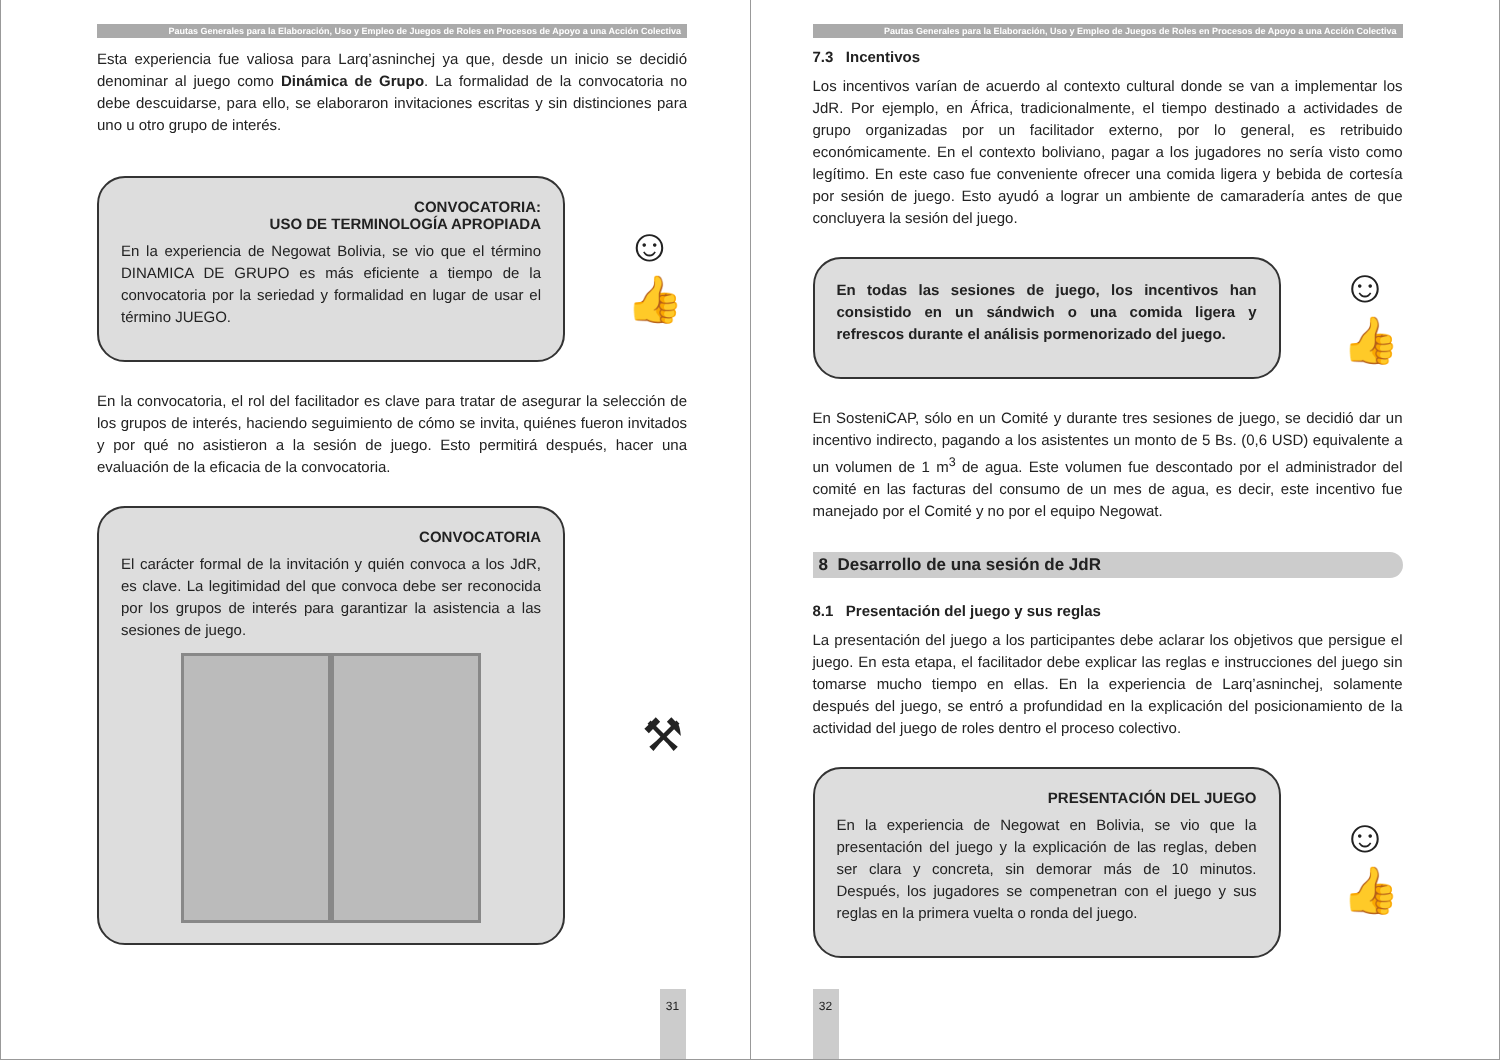Pautas Generales para la Elaboración, Uso y Empleo de Juegos de Roles en Procesos de Apoyo a una Acción Colectiva
Esta experiencia fue valiosa para Larq’asninchej ya que, desde un inicio se decidió denominar al juego como Dinámica de Grupo. La formalidad de la convocatoria no debe descuidarse, para ello, se elaboraron invitaciones escritas y sin distinciones para uno u otro grupo de interés.
CONVOCATORIA:
USO DE TERMINOLOGÍA APROPIADA
En la experiencia de Negowat Bolivia, se vio que el término DINAMICA DE GRUPO es más eficiente a tiempo de la convocatoria por la seriedad y formalidad en lugar de usar el término JUEGO.
☺
👍
En la convocatoria, el rol del facilitador es clave para tratar de asegurar la selección de los grupos de interés, haciendo seguimiento de cómo se invita, quiénes fueron invitados y por qué no asistieron a la sesión de juego. Esto permitirá después, hacer una evaluación de la eficacia de la convocatoria.
CONVOCATORIA
El carácter formal de la invitación y quién convoca a los JdR, es clave. La legitimidad del que convoca debe ser reconocida por los grupos de interés para garantizar la asistencia a las sesiones de juego.
⚒
31
Pautas Generales para la Elaboración, Uso y Empleo de Juegos de Roles en Procesos de Apoyo a una Acción Colectiva
7.3 Incentivos
Los incentivos varían de acuerdo al contexto cultural donde se van a implementar los JdR. Por ejemplo, en África, tradicionalmente, el tiempo destinado a actividades de grupo organizadas por un facilitador externo, por lo general, es retribuido económicamente. En el contexto boliviano, pagar a los jugadores no sería visto como legítimo. En este caso fue conveniente ofrecer una comida ligera y bebida de cortesía por sesión de juego. Esto ayudó a lograr un ambiente de camaradería antes de que concluyera la sesión del juego.
En todas las sesiones de juego, los incentivos han consistido en un sándwich o una comida ligera y refrescos durante el análisis pormenorizado del juego.
☺
👍
En SosteniCAP, sólo en un Comité y durante tres sesiones de juego, se decidió dar un incentivo indirecto, pagando a los asistentes un monto de 5 Bs. (0,6 USD) equivalente a un volumen de 1 m<sup>3</sup> de agua. Este volumen fue descontado por el administrador del comité en las facturas del consumo de un mes de agua, es decir, este incentivo fue manejado por el Comité y no por el equipo Negowat.
8 Desarrollo de una sesión de JdR
8.1 Presentación del juego y sus reglas
La presentación del juego a los participantes debe aclarar los objetivos que persigue el juego. En esta etapa, el facilitador debe explicar las reglas e instrucciones del juego sin tomarse mucho tiempo en ellas. En la experiencia de Larq’asninchej, solamente después del juego, se entró a profundidad en la explicación del posicionamiento de la actividad del juego de roles dentro el proceso colectivo.
PRESENTACIÓN DEL JUEGO
En la experiencia de Negowat en Bolivia, se vio que la presentación del juego y la explicación de las reglas, deben ser clara y concreta, sin demorar más de 10 minutos. Después, los jugadores se compenetran con el juego y sus reglas en la primera vuelta o ronda del juego.
☺
👍
32